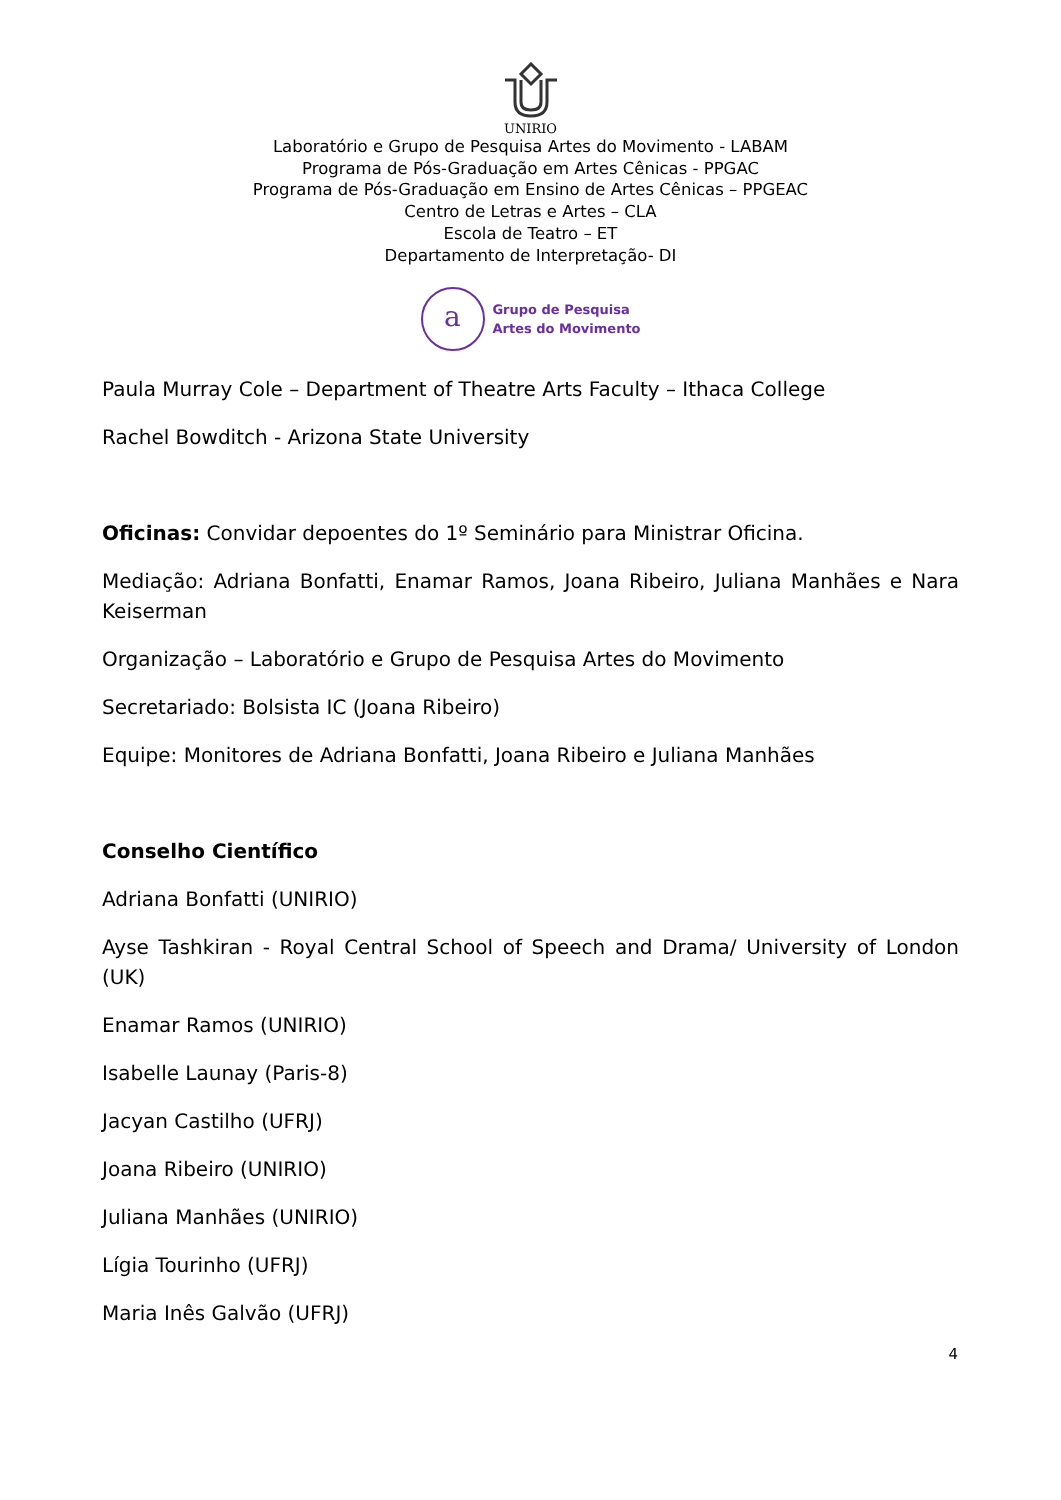UNIRIO
Laboratório e Grupo de Pesquisa Artes do Movimento - LABAM
Programa de Pós-Graduação em Artes Cênicas - PPGAC
Programa de Pós-Graduação em Ensino de Artes Cênicas – PPGEAC
Centro de Letras e Artes – CLA
Escola de Teatro – ET
Departamento de Interpretação- DI
a
Grupo de Pesquisa
Artes do Movimento
Paula Murray Cole – Department of Theatre Arts Faculty – Ithaca College
Rachel Bowditch - Arizona State University
Oficinas: Convidar depoentes do 1º Seminário para Ministrar Oficina.
Mediação: Adriana Bonfatti, Enamar Ramos, Joana Ribeiro, Juliana Manhães e Nara Keiserman
Organização – Laboratório e Grupo de Pesquisa Artes do Movimento
Secretariado: Bolsista IC (Joana Ribeiro)
Equipe: Monitores de Adriana Bonfatti, Joana Ribeiro e Juliana Manhães
Conselho Científico
Adriana Bonfatti (UNIRIO)
Ayse Tashkiran - Royal Central School of Speech and Drama/ University of London (UK)
Enamar Ramos (UNIRIO)
Isabelle Launay (Paris-8)
Jacyan Castilho (UFRJ)
Joana Ribeiro (UNIRIO)
Juliana Manhães (UNIRIO)
Lígia Tourinho (UFRJ)
Maria Inês Galvão (UFRJ)
4